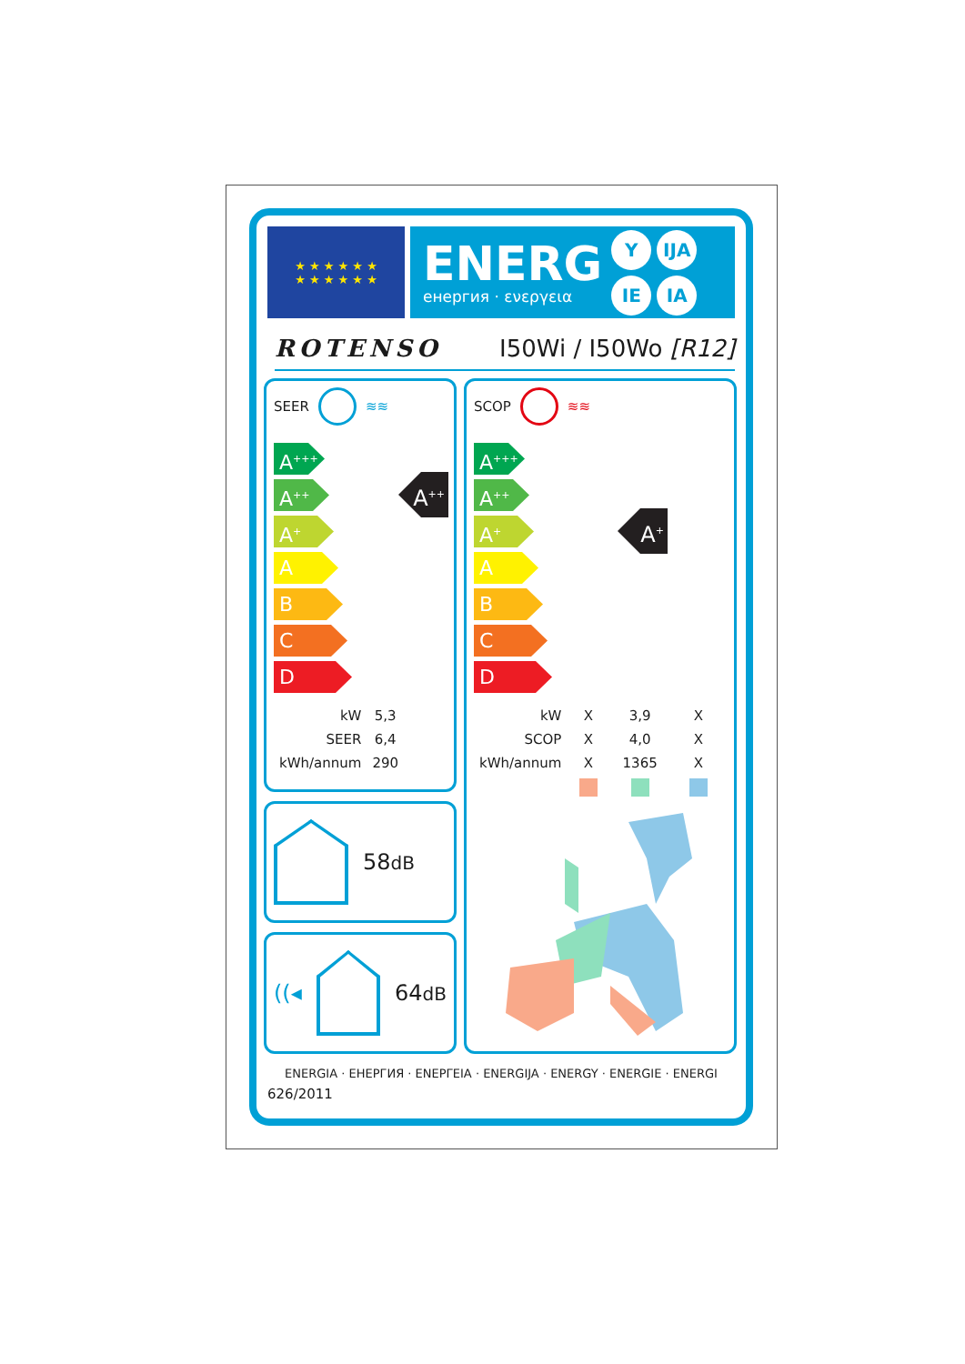★ ★ ★ ★ ★ ★
★ ★ ★ ★ ★ ★
ENERG
енергия · ενεργεια
Y IJA IE IA
ROTENSO I50Wi / I50Wo [R12]
SEER ≋≋
A<sup>+++</sup>
A<sup>++</sup>
A<sup>+</sup>
A
B
C
D
A<sup>++</sup>
| kW | 5,3 |
| SEER | 6,4 |
| kWh/annum | 290 |
58dB
((◂ 64dB
SCOP ≋≋
A<sup>+++</sup>
A<sup>++</sup>
A<sup>+</sup>
A
B
C
D
A<sup>+</sup>
| kW | X | 3,9 | X |
| SCOP | X | 4,0 | X |
| kWh/annum | X | 1365 | X |
ENERGIA · ЕНЕРГИЯ · ΕΝΕΡΓΕΙΑ · ENERGIJA · ENERGY · ENERGIE · ENERGI
626/2011